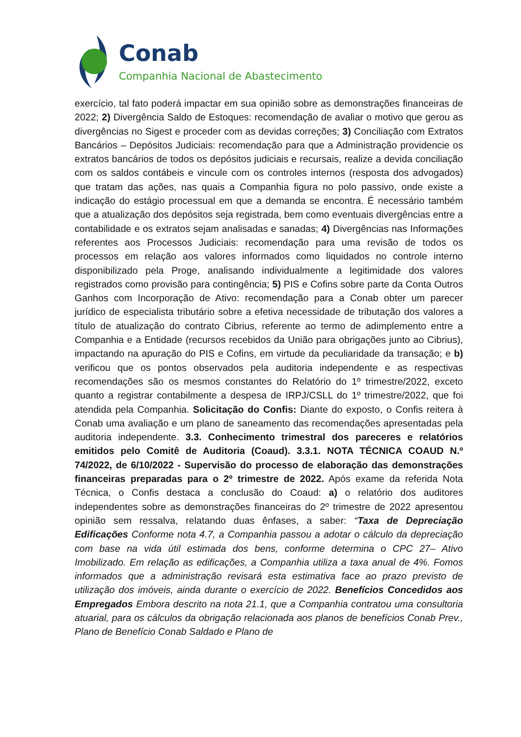Conab
Companhia Nacional de Abastecimento
exercício, tal fato poderá impactar em sua opinião sobre as demonstrações financeiras de 2022; 2) Divergência Saldo de Estoques: recomendação de avaliar o motivo que gerou as divergências no Sigest e proceder com as devidas correções; 3) Conciliação com Extratos Bancários – Depósitos Judiciais: recomendação para que a Administração providencie os extratos bancários de todos os depósitos judiciais e recursais, realize a devida conciliação com os saldos contábeis e vincule com os controles internos (resposta dos advogados) que tratam das ações, nas quais a Companhia figura no polo passivo, onde existe a indicação do estágio processual em que a demanda se encontra. É necessário também que a atualização dos depósitos seja registrada, bem como eventuais divergências entre a contabilidade e os extratos sejam analisadas e sanadas; 4) Divergências nas Informações referentes aos Processos Judiciais: recomendação para uma revisão de todos os processos em relação aos valores informados como liquidados no controle interno disponibilizado pela Proge, analisando individualmente a legitimidade dos valores registrados como provisão para contingência; 5) PIS e Cofins sobre parte da Conta Outros Ganhos com Incorporação de Ativo: recomendação para a Conab obter um parecer jurídico de especialista tributário sobre a efetiva necessidade de tributação dos valores a título de atualização do contrato Cibrius, referente ao termo de adimplemento entre a Companhia e a Entidade (recursos recebidos da União para obrigações junto ao Cibrius), impactando na apuração do PIS e Cofins, em virtude da peculiaridade da transação; e b) verificou que os pontos observados pela auditoria independente e as respectivas recomendações são os mesmos constantes do Relatório do 1º trimestre/2022, exceto quanto a registrar contabilmente a despesa de IRPJ/CSLL do 1º trimestre/2022, que foi atendida pela Companhia. Solicitação do Confis: Diante do exposto, o Confis reitera à Conab uma avaliação e um plano de saneamento das recomendações apresentadas pela auditoria independente. 3.3. Conhecimento trimestral dos pareceres e relatórios emitidos pelo Comitê de Auditoria (Coaud). 3.3.1. NOTA TÉCNICA COAUD N.º 74/2022, de 6/10/2022 - Supervisão do processo de elaboração das demonstrações financeiras preparadas para o 2º trimestre de 2022. Após exame da referida Nota Técnica, o Confis destaca a conclusão do Coaud: a) o relatório dos auditores independentes sobre as demonstrações financeiras do 2º trimestre de 2022 apresentou opinião sem ressalva, relatando duas ênfases, a saber: “Taxa de Depreciação Edificações Conforme nota 4.7, a Companhia passou a adotar o cálculo da depreciação com base na vida útil estimada dos bens, conforme determina o CPC 27– Ativo Imobilizado. Em relação as edificações, a Companhia utiliza a taxa anual de 4%. Fomos informados que a administração revisará esta estimativa face ao prazo previsto de utilização dos imóveis, ainda durante o exercício de 2022. Benefícios Concedidos aos Empregados Embora descrito na nota 21.1, que a Companhia contratou uma consultoria atuarial, para os cálculos da obrigação relacionada aos planos de benefícios Conab Prev., Plano de Benefício Conab Saldado e Plano de